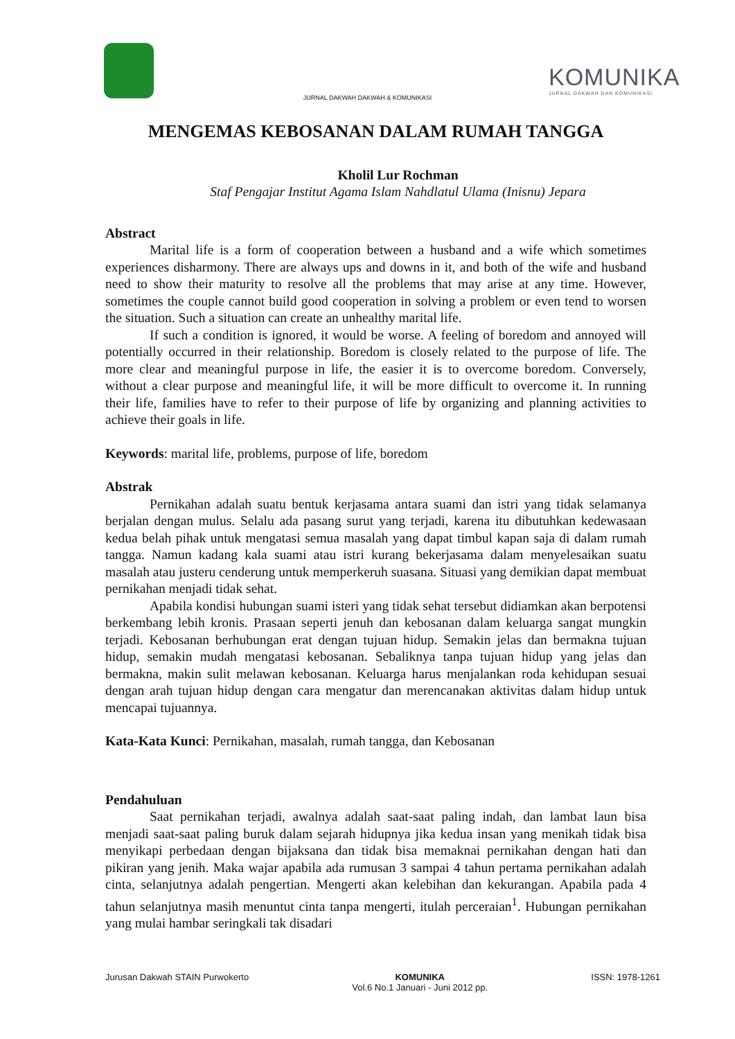KOMUNIKA
JURNAL DAKWAH DAN KOMUNIKASI
JURNAL DAKWAH DAKWAH & KOMUNIKASI
MENGEMAS KEBOSANAN DALAM RUMAH TANGGA
Kholil Lur Rochman
Staf Pengajar Institut Agama Islam Nahdlatul Ulama (Inisnu) Jepara
Abstract
Marital life is a form of cooperation between a husband and a wife which sometimes experiences disharmony. There are always ups and downs in it, and both of the wife and husband need to show their maturity to resolve all the problems that may arise at any time. However, sometimes the couple cannot build good cooperation in solving a problem or even tend to worsen the situation. Such a situation can create an unhealthy marital life.
If such a condition is ignored, it would be worse. A feeling of boredom and annoyed will potentially occurred in their relationship. Boredom is closely related to the purpose of life. The more clear and meaningful purpose in life, the easier it is to overcome boredom. Conversely, without a clear purpose and meaningful life, it will be more difficult to overcome it. In running their life, families have to refer to their purpose of life by organizing and planning activities to achieve their goals in life.
Keywords: marital life, problems, purpose of life, boredom
Abstrak
Pernikahan adalah suatu bentuk kerjasama antara suami dan istri yang tidak selamanya berjalan dengan mulus. Selalu ada pasang surut yang terjadi, karena itu dibutuhkan kedewasaan kedua belah pihak untuk mengatasi semua masalah yang dapat timbul kapan saja di dalam rumah tangga. Namun kadang kala suami atau istri kurang bekerjasama dalam menyelesaikan suatu masalah atau justeru cenderung untuk memperkeruh suasana. Situasi yang demikian dapat membuat pernikahan menjadi tidak sehat.
Apabila kondisi hubungan suami isteri yang tidak sehat tersebut didiamkan akan berpotensi berkembang lebih kronis. Prasaan seperti jenuh dan kebosanan dalam keluarga sangat mungkin terjadi. Kebosanan berhubungan erat dengan tujuan hidup. Semakin jelas dan bermakna tujuan hidup, semakin mudah mengatasi kebosanan. Sebaliknya tanpa tujuan hidup yang jelas dan bermakna, makin sulit melawan kebosanan. Keluarga harus menjalankan roda kehidupan sesuai dengan arah tujuan hidup dengan cara mengatur dan merencanakan aktivitas dalam hidup untuk mencapai tujuannya.
Kata-Kata Kunci: Pernikahan, masalah, rumah tangga, dan Kebosanan
Pendahuluan
Saat pernikahan terjadi, awalnya adalah saat-saat paling indah, dan lambat laun bisa menjadi saat-saat paling buruk dalam sejarah hidupnya jika kedua insan yang menikah tidak bisa menyikapi perbedaan dengan bijaksana dan tidak bisa memaknai pernikahan dengan hati dan pikiran yang jenih. Maka wajar apabila ada rumusan 3 sampai 4 tahun pertama pernikahan adalah cinta, selanjutnya adalah pengertian. Mengerti akan kelebihan dan kekurangan. Apabila pada 4 tahun selanjutnya masih menuntut cinta tanpa mengerti, itulah perceraian<sup>1</sup>. Hubungan pernikahan yang mulai hambar seringkali tak disadari
Jurusan Dakwah STAIN Purwokerto
KOMUNIKA
Vol.6 No.1 Januari - Juni 2012 pp.
ISSN: 1978-1261